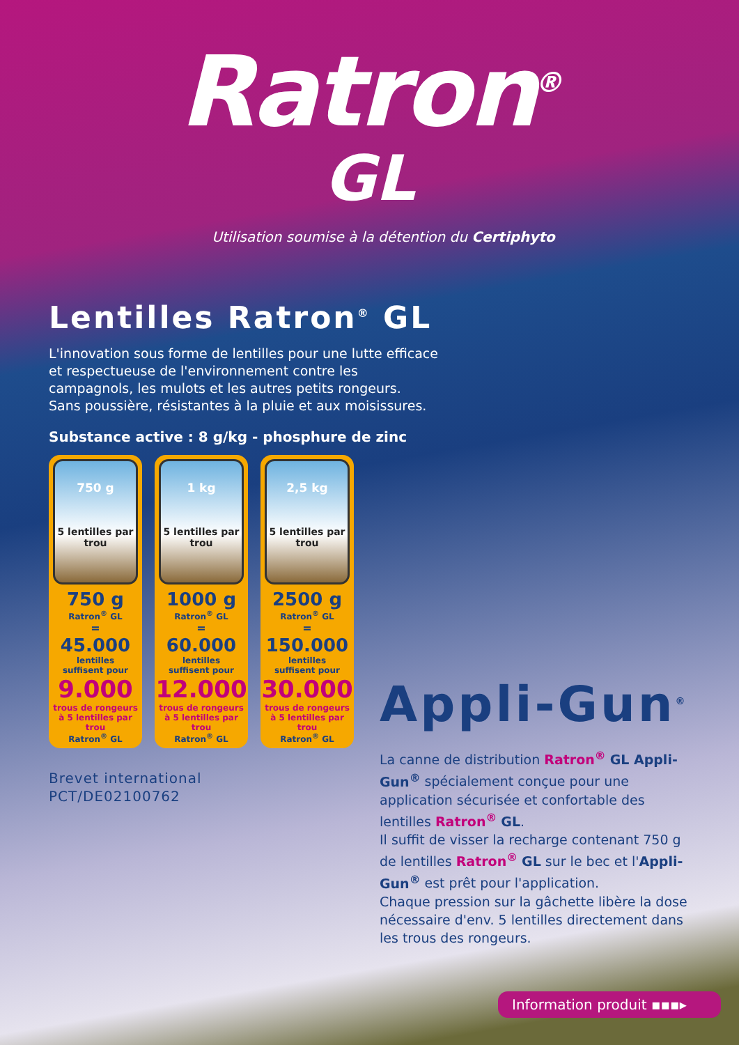Ratron<sup>®</sup>
GL
Utilisation soumise à la détention du Certiphyto
Lentilles Ratron<sup>®</sup> GL
L'innovation sous forme de lentilles pour une lutte efficace et respectueuse de l'environnement contre les campagnols, les mulots et les autres petits rongeurs.
Sans poussière, résistantes à la pluie et aux moisissures.
Substance active : 8 g/kg - phosphure de zinc
750 g
5 lentilles par trou
750 g
Ratron<sup>®</sup> GL
=
45.000
lentilles
suffisent pour
9.000
trous de rongeurs
à 5 lentilles par trou
Ratron<sup>®</sup> GL
1 kg
5 lentilles par trou
1000 g
Ratron<sup>®</sup> GL
=
60.000
lentilles
suffisent pour
12.000
trous de rongeurs
à 5 lentilles par trou
Ratron<sup>®</sup> GL
2,5 kg
5 lentilles par trou
2500 g
Ratron<sup>®</sup> GL
=
150.000
lentilles
suffisent pour
30.000
trous de rongeurs
à 5 lentilles par trou
Ratron<sup>®</sup> GL
Brevet international
PCT/DE02100762
Appli-Gun<sup>®</sup>
La canne de distribution Ratron<sup>®</sup> GL Appli-Gun<sup>®</sup> spécialement conçue pour une application sécurisée et confortable des lentilles Ratron<sup>®</sup> GL.
Il suffit de visser la recharge contenant 750 g de lentilles Ratron<sup>®</sup> GL sur le bec et l'Appli-Gun<sup>®</sup> est prêt pour l'application.
Chaque pression sur la gâchette libère la dose nécessaire d'env. 5 lentilles directement dans les trous des rongeurs.
Information produit ▪▪▪▸